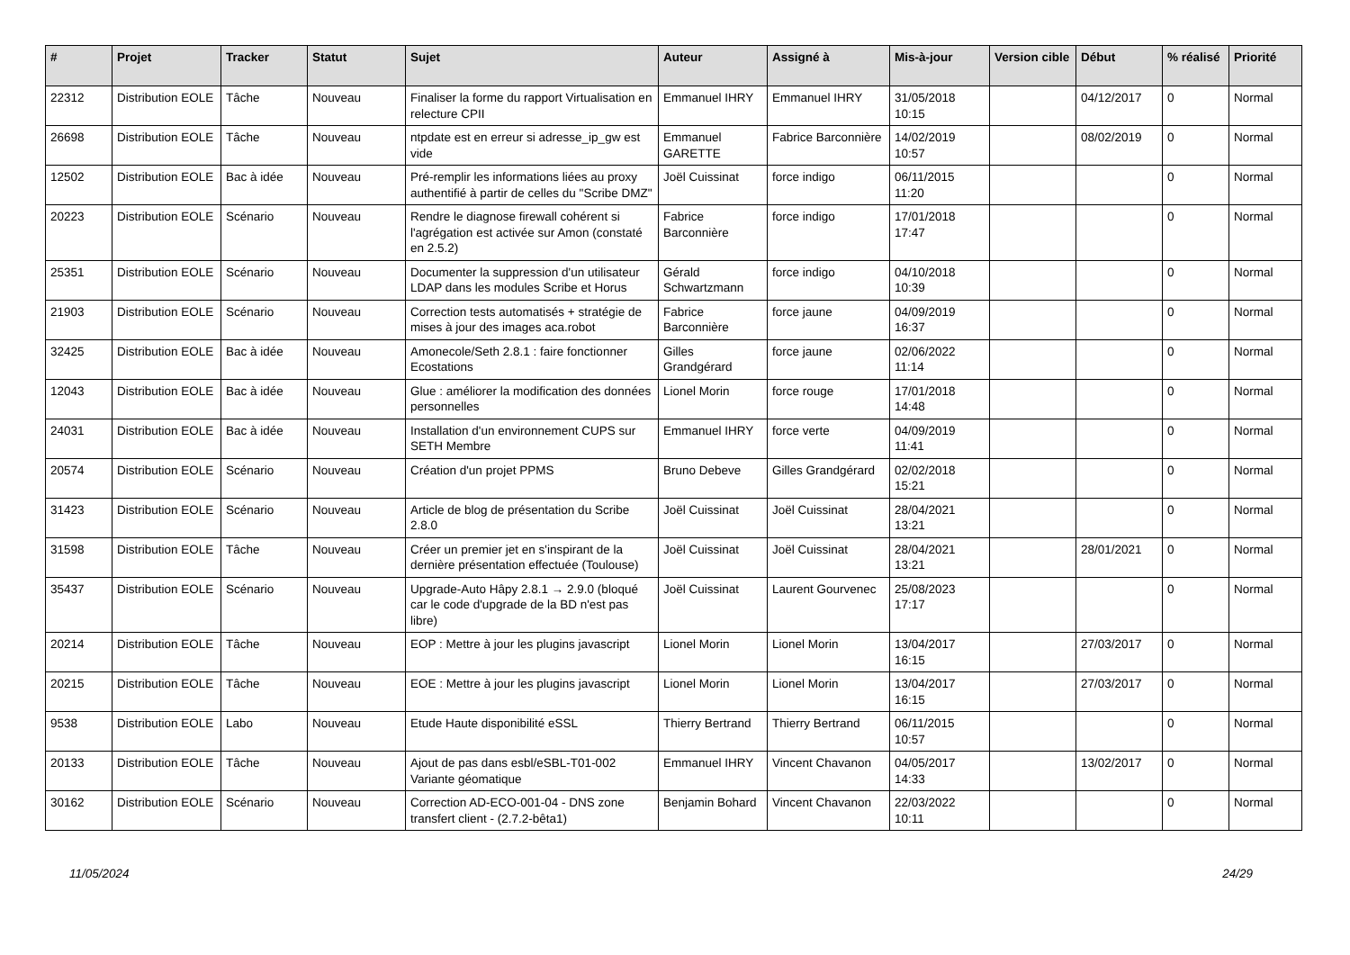| # | Projet | Tracker | Statut | Sujet | Auteur | Assigné à | Mis-à-jour | Version cible | Début | % réalisé | Priorité |
| --- | --- | --- | --- | --- | --- | --- | --- | --- | --- | --- | --- |
| 22312 | Distribution EOLE | Tâche | Nouveau | Finaliser la forme du rapport Virtualisation en relecture CPII | Emmanuel IHRY | Emmanuel IHRY | 31/05/2018 10:15 | | 04/12/2017 | 0 | Normal |
| 26698 | Distribution EOLE | Tâche | Nouveau | ntpdate est en erreur si adresse_ip_gw est vide | Emmanuel GARETTE | Fabrice Barconnière | 14/02/2019 10:57 | | 08/02/2019 | 0 | Normal |
| 12502 | Distribution EOLE | Bac à idée | Nouveau | Pré-remplir les informations liées au proxy authentifié à partir de celles du "Scribe DMZ" | Joël Cuissinat | force indigo | 06/11/2015 11:20 | | | 0 | Normal |
| 20223 | Distribution EOLE | Scénario | Nouveau | Rendre le diagnose firewall cohérent si l'agrégation est activée sur Amon (constaté en 2.5.2) | Fabrice Barconnière | force indigo | 17/01/2018 17:47 | | | 0 | Normal |
| 25351 | Distribution EOLE | Scénario | Nouveau | Documenter la suppression d'un utilisateur LDAP dans les modules Scribe et Horus | Gérald Schwartzmann | force indigo | 04/10/2018 10:39 | | | 0 | Normal |
| 21903 | Distribution EOLE | Scénario | Nouveau | Correction tests automatisés + stratégie de mises à jour des images aca.robot | Fabrice Barconnière | force jaune | 04/09/2019 16:37 | | | 0 | Normal |
| 32425 | Distribution EOLE | Bac à idée | Nouveau | Amonecole/Seth 2.8.1 : faire fonctionner Ecostations | Gilles Grandgérard | force jaune | 02/06/2022 11:14 | | | 0 | Normal |
| 12043 | Distribution EOLE | Bac à idée | Nouveau | Glue : améliorer la modification des données personnelles | Lionel Morin | force rouge | 17/01/2018 14:48 | | | 0 | Normal |
| 24031 | Distribution EOLE | Bac à idée | Nouveau | Installation d'un environnement CUPS sur SETH Membre | Emmanuel IHRY | force verte | 04/09/2019 11:41 | | | 0 | Normal |
| 20574 | Distribution EOLE | Scénario | Nouveau | Création d'un projet PPMS | Bruno Debeve | Gilles Grandgérard | 02/02/2018 15:21 | | | 0 | Normal |
| 31423 | Distribution EOLE | Scénario | Nouveau | Article de blog de présentation du Scribe 2.8.0 | Joël Cuissinat | Joël Cuissinat | 28/04/2021 13:21 | | | 0 | Normal |
| 31598 | Distribution EOLE | Tâche | Nouveau | Créer un premier jet en s'inspirant de la dernière présentation effectuée (Toulouse) | Joël Cuissinat | Joël Cuissinat | 28/04/2021 13:21 | | 28/01/2021 | 0 | Normal |
| 35437 | Distribution EOLE | Scénario | Nouveau | Upgrade-Auto Hâpy 2.8.1 → 2.9.0 (bloqué car le code d'upgrade de la BD n'est pas libre) | Joël Cuissinat | Laurent Gourvenec | 25/08/2023 17:17 | | | 0 | Normal |
| 20214 | Distribution EOLE | Tâche | Nouveau | EOP : Mettre à jour les plugins javascript | Lionel Morin | Lionel Morin | 13/04/2017 16:15 | | 27/03/2017 | 0 | Normal |
| 20215 | Distribution EOLE | Tâche | Nouveau | EOE : Mettre à jour les plugins javascript | Lionel Morin | Lionel Morin | 13/04/2017 16:15 | | 27/03/2017 | 0 | Normal |
| 9538 | Distribution EOLE | Labo | Nouveau | Etude Haute disponibilité eSSL | Thierry Bertrand | Thierry Bertrand | 06/11/2015 10:57 | | | 0 | Normal |
| 20133 | Distribution EOLE | Tâche | Nouveau | Ajout de pas dans esbl/eSBL-T01-002 Variante géomatique | Emmanuel IHRY | Vincent Chavanon | 04/05/2017 14:33 | | 13/02/2017 | 0 | Normal |
| 30162 | Distribution EOLE | Scénario | Nouveau | Correction AD-ECO-001-04 - DNS zone transfert client - (2.7.2-bêta1) | Benjamin Bohard | Vincent Chavanon | 22/03/2022 10:11 | | | 0 | Normal |
11/05/2024 24/29